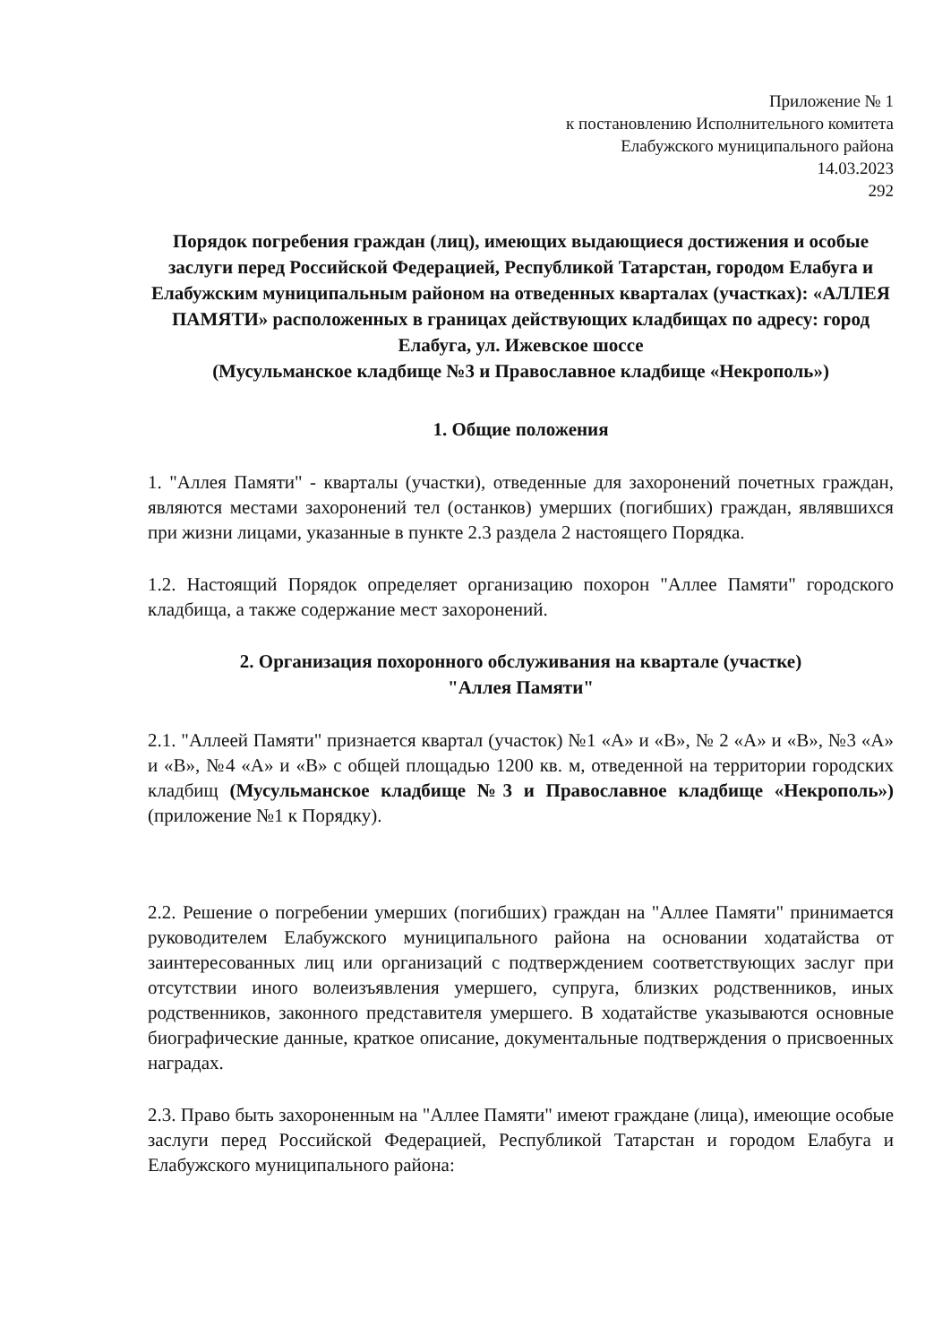Приложение № 1
к постановлению Исполнительного комитета
Елабужского муниципального района
14.03.2023
292
Порядок погребения граждан (лиц), имеющих выдающиеся достижения и особые заслуги перед Российской Федерацией, Республикой Татарстан, городом Елабуга и Елабужским муниципальным районом на отведенных кварталах (участках): «АЛЛЕЯ ПАМЯТИ» расположенных в границах действующих кладбищах по адресу: город Елабуга, ул. Ижевское шоссе
(Мусульманское кладбище №3 и Православное кладбище «Некрополь»)
1. Общие положения
1. "Аллея Памяти" - кварталы (участки), отведенные для захоронений почетных граждан, являются местами захоронений тел (останков) умерших (погибших) граждан, являвшихся при жизни лицами, указанные в пункте 2.3 раздела 2 настоящего Порядка.
1.2. Настоящий Порядок определяет организацию похорон "Аллее Памяти" городского кладбища, а также содержание мест захоронений.
2. Организация похоронного обслуживания на квартале (участке)
"Аллея Памяти"
2.1. "Аллеей Памяти" признается квартал (участок) №1 «А» и «В», № 2 «А» и «В», №3 «А» и «В», №4 «А» и «В» с общей площадью 1200 кв. м, отведенной на территории городских кладбищ (Мусульманское кладбище №3 и Православное кладбище «Некрополь») (приложение №1 к Порядку).
2.2. Решение о погребении умерших (погибших) граждан на "Аллее Памяти" принимается руководителем Елабужского муниципального района на основании ходатайства от заинтересованных лиц или организаций с подтверждением соответствующих заслуг при отсутствии иного волеизъявления умершего, супруга, близких родственников, иных родственников, законного представителя умершего. В ходатайстве указываются основные биографические данные, краткое описание, документальные подтверждения о присвоенных наградах.
2.3. Право быть захороненным на "Аллее Памяти" имеют граждане (лица), имеющие особые заслуги перед Российской Федерацией, Республикой Татарстан и городом Елабуга и Елабужского муниципального района: